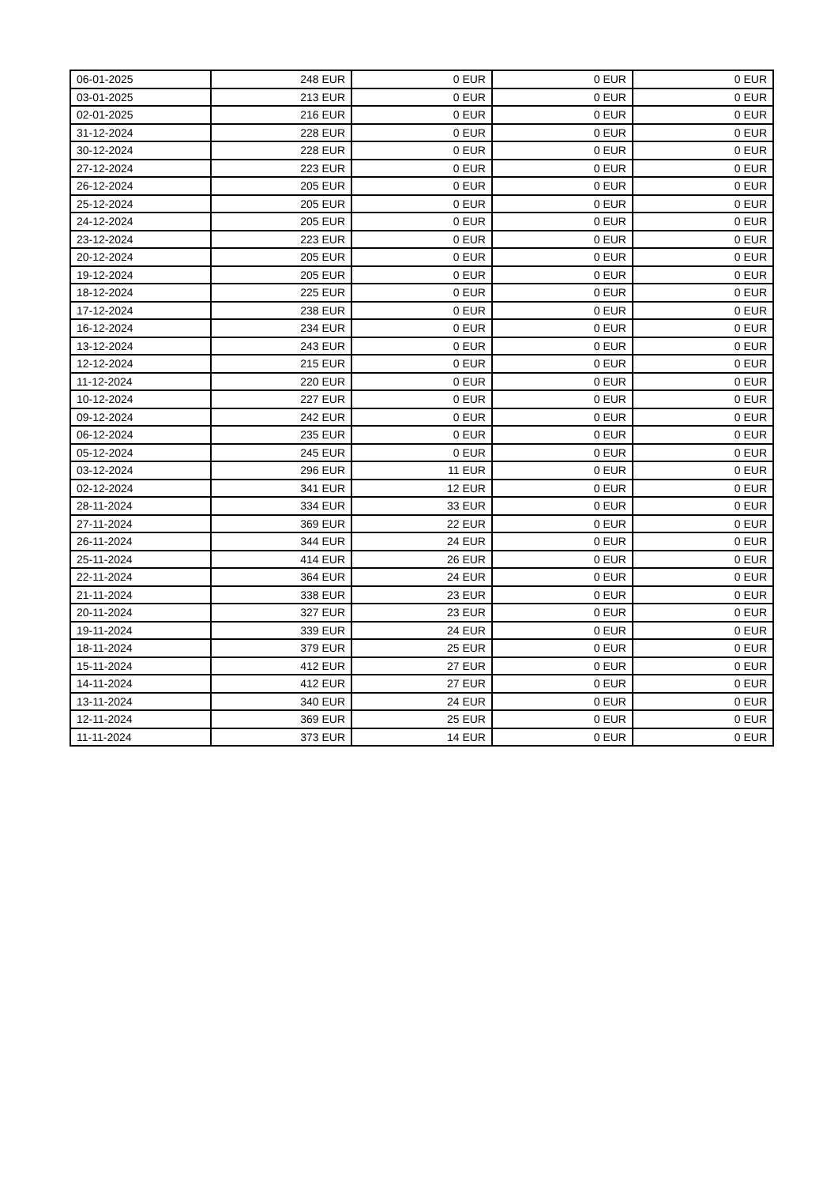| 06-01-2025 | 248 EUR | 0 EUR | 0 EUR | 0 EUR |
| 03-01-2025 | 213 EUR | 0 EUR | 0 EUR | 0 EUR |
| 02-01-2025 | 216 EUR | 0 EUR | 0 EUR | 0 EUR |
| 31-12-2024 | 228 EUR | 0 EUR | 0 EUR | 0 EUR |
| 30-12-2024 | 228 EUR | 0 EUR | 0 EUR | 0 EUR |
| 27-12-2024 | 223 EUR | 0 EUR | 0 EUR | 0 EUR |
| 26-12-2024 | 205 EUR | 0 EUR | 0 EUR | 0 EUR |
| 25-12-2024 | 205 EUR | 0 EUR | 0 EUR | 0 EUR |
| 24-12-2024 | 205 EUR | 0 EUR | 0 EUR | 0 EUR |
| 23-12-2024 | 223 EUR | 0 EUR | 0 EUR | 0 EUR |
| 20-12-2024 | 205 EUR | 0 EUR | 0 EUR | 0 EUR |
| 19-12-2024 | 205 EUR | 0 EUR | 0 EUR | 0 EUR |
| 18-12-2024 | 225 EUR | 0 EUR | 0 EUR | 0 EUR |
| 17-12-2024 | 238 EUR | 0 EUR | 0 EUR | 0 EUR |
| 16-12-2024 | 234 EUR | 0 EUR | 0 EUR | 0 EUR |
| 13-12-2024 | 243 EUR | 0 EUR | 0 EUR | 0 EUR |
| 12-12-2024 | 215 EUR | 0 EUR | 0 EUR | 0 EUR |
| 11-12-2024 | 220 EUR | 0 EUR | 0 EUR | 0 EUR |
| 10-12-2024 | 227 EUR | 0 EUR | 0 EUR | 0 EUR |
| 09-12-2024 | 242 EUR | 0 EUR | 0 EUR | 0 EUR |
| 06-12-2024 | 235 EUR | 0 EUR | 0 EUR | 0 EUR |
| 05-12-2024 | 245 EUR | 0 EUR | 0 EUR | 0 EUR |
| 03-12-2024 | 296 EUR | 11 EUR | 0 EUR | 0 EUR |
| 02-12-2024 | 341 EUR | 12 EUR | 0 EUR | 0 EUR |
| 28-11-2024 | 334 EUR | 33 EUR | 0 EUR | 0 EUR |
| 27-11-2024 | 369 EUR | 22 EUR | 0 EUR | 0 EUR |
| 26-11-2024 | 344 EUR | 24 EUR | 0 EUR | 0 EUR |
| 25-11-2024 | 414 EUR | 26 EUR | 0 EUR | 0 EUR |
| 22-11-2024 | 364 EUR | 24 EUR | 0 EUR | 0 EUR |
| 21-11-2024 | 338 EUR | 23 EUR | 0 EUR | 0 EUR |
| 20-11-2024 | 327 EUR | 23 EUR | 0 EUR | 0 EUR |
| 19-11-2024 | 339 EUR | 24 EUR | 0 EUR | 0 EUR |
| 18-11-2024 | 379 EUR | 25 EUR | 0 EUR | 0 EUR |
| 15-11-2024 | 412 EUR | 27 EUR | 0 EUR | 0 EUR |
| 14-11-2024 | 412 EUR | 27 EUR | 0 EUR | 0 EUR |
| 13-11-2024 | 340 EUR | 24 EUR | 0 EUR | 0 EUR |
| 12-11-2024 | 369 EUR | 25 EUR | 0 EUR | 0 EUR |
| 11-11-2024 | 373 EUR | 14 EUR | 0 EUR | 0 EUR |